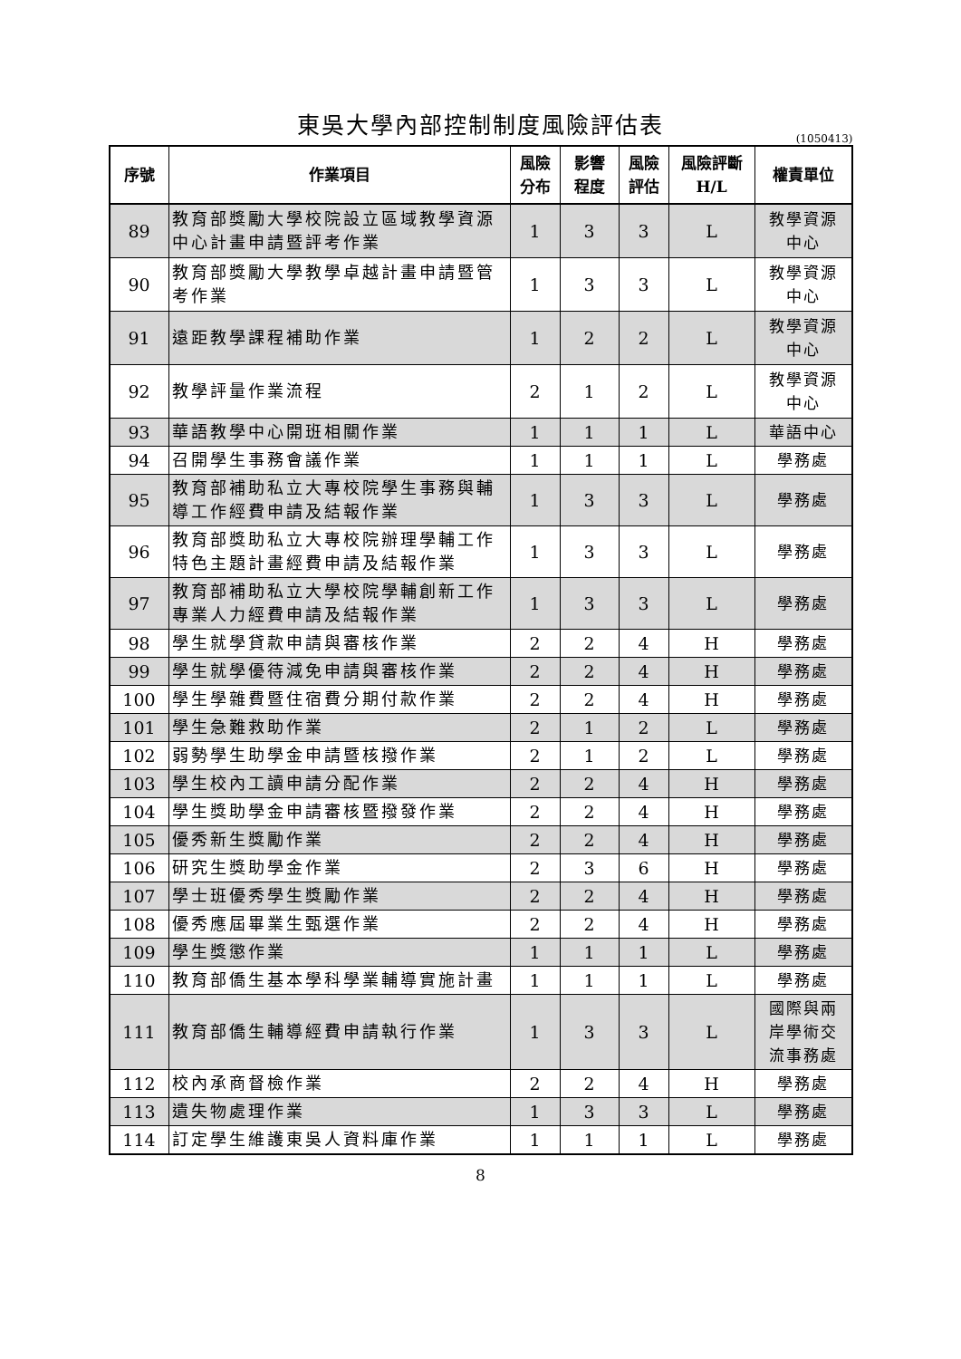東吳大學內部控制制度風險評估表
(1050413)
| 序號 | 作業項目 | 風險 分布 | 影響 程度 | 風險 評估 | 風險評斷 H/L | 權責單位 |
| --- | --- | --- | --- | --- | --- | --- |
| 89 | 教育部獎勵大學校院設立區域教學資源中心計畫申請暨評考作業 | 1 | 3 | 3 | L | 教學資源 中心 |
| 90 | 教育部獎勵大學教學卓越計畫申請暨管考作業 | 1 | 3 | 3 | L | 教學資源 中心 |
| 91 | 遠距教學課程補助作業 | 1 | 2 | 2 | L | 教學資源 中心 |
| 92 | 教學評量作業流程 | 2 | 1 | 2 | L | 教學資源 中心 |
| 93 | 華語教學中心開班相關作業 | 1 | 1 | 1 | L | 華語中心 |
| 94 | 召開學生事務會議作業 | 1 | 1 | 1 | L | 學務處 |
| 95 | 教育部補助私立大專校院學生事務與輔導工作經費申請及結報作業 | 1 | 3 | 3 | L | 學務處 |
| 96 | 教育部獎助私立大專校院辦理學輔工作特色主題計畫經費申請及結報作業 | 1 | 3 | 3 | L | 學務處 |
| 97 | 教育部補助私立大學校院學輔創新工作專業人力經費申請及結報作業 | 1 | 3 | 3 | L | 學務處 |
| 98 | 學生就學貸款申請與審核作業 | 2 | 2 | 4 | H | 學務處 |
| 99 | 學生就學優待減免申請與審核作業 | 2 | 2 | 4 | H | 學務處 |
| 100 | 學生學雜費暨住宿費分期付款作業 | 2 | 2 | 4 | H | 學務處 |
| 101 | 學生急難救助作業 | 2 | 1 | 2 | L | 學務處 |
| 102 | 弱勢學生助學金申請暨核撥作業 | 2 | 1 | 2 | L | 學務處 |
| 103 | 學生校內工讀申請分配作業 | 2 | 2 | 4 | H | 學務處 |
| 104 | 學生獎助學金申請審核暨撥發作業 | 2 | 2 | 4 | H | 學務處 |
| 105 | 優秀新生獎勵作業 | 2 | 2 | 4 | H | 學務處 |
| 106 | 研究生獎助學金作業 | 2 | 3 | 6 | H | 學務處 |
| 107 | 學士班優秀學生獎勵作業 | 2 | 2 | 4 | H | 學務處 |
| 108 | 優秀應屆畢業生甄選作業 | 2 | 2 | 4 | H | 學務處 |
| 109 | 學生獎懲作業 | 1 | 1 | 1 | L | 學務處 |
| 110 | 教育部僑生基本學科學業輔導實施計畫 | 1 | 1 | 1 | L | 學務處 |
| 111 | 教育部僑生輔導經費申請執行作業 | 1 | 3 | 3 | L | 國際與兩 岸學術交 流事務處 |
| 112 | 校內承商督檢作業 | 2 | 2 | 4 | H | 學務處 |
| 113 | 遺失物處理作業 | 1 | 3 | 3 | L | 學務處 |
| 114 | 訂定學生維護東吳人資料庫作業 | 1 | 1 | 1 | L | 學務處 |
8